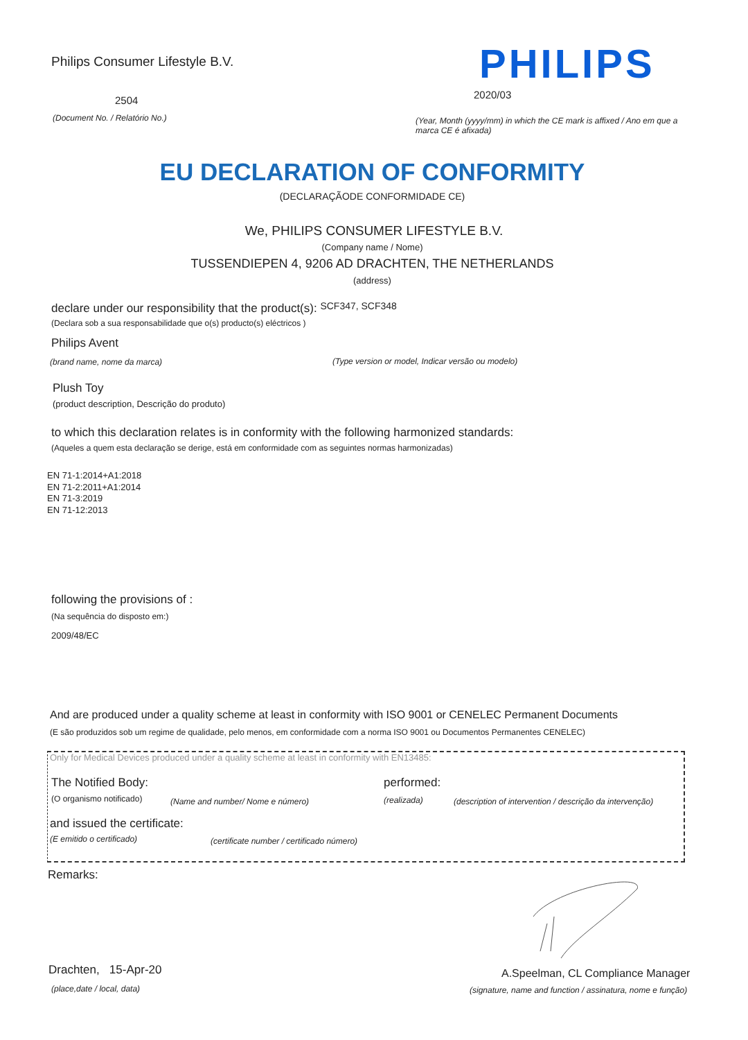Philips Consumer Lifestyle B.V. PHILIPS
2504 2020/03
(Document No. / Relatório No.)
(Year, Month (yyyy/mm) in which the CE mark is affixed / Ano em que a marca CE é afixada)
EU DECLARATION OF CONFORMITY
(DECLARAÇÃODE CONFORMIDADE CE)
We, PHILIPS CONSUMER LIFESTYLE B.V.
(Company name / Nome)
TUSSENDIEPEN 4, 9206 AD DRACHTEN, THE NETHERLANDS
(address)
declare under our responsibility that the product(s): SCF347, SCF348
(Declara sob a sua responsabilidade que o(s) producto(s) eléctricos )
Philips Avent
(brand name, nome da marca) (Type version or model, Indicar versão ou modelo)
Plush Toy
(product description, Descrição do produto)
to which this declaration relates is in conformity with the following harmonized standards:
(Aqueles a quem esta declaração se derige, está em conformidade com as seguintes normas harmonizadas)
EN 71-1:2014+A1:2018
EN 71-2:2011+A1:2014
EN 71-3:2019
EN 71-12:2013
following the provisions of :
(Na sequência do disposto em:)
2009/48/EC
And are produced under a quality scheme at least in conformity with ISO 9001 or CENELEC Permanent Documents
(E são produzidos sob um regime de qualidade, pelo menos, em conformidade com a norma ISO 9001 ou Documentos Permanentes CENELEC)
Only for Medical Devices produced under a quality scheme at least in conformity with EN13485:
The Notified Body: performed:
(O organismo notificado) (Name and number/ Nome e número) (realizada) (description of intervention / descrição da intervenção)
and issued the certificate:
(E emitido o certificado) (certificate number / certificado número)
Remarks:
Drachten, 15-Apr-20
(place,date / local, data)
A.Speelman, CL Compliance Manager
(signature, name and function / assinatura, nome e função)